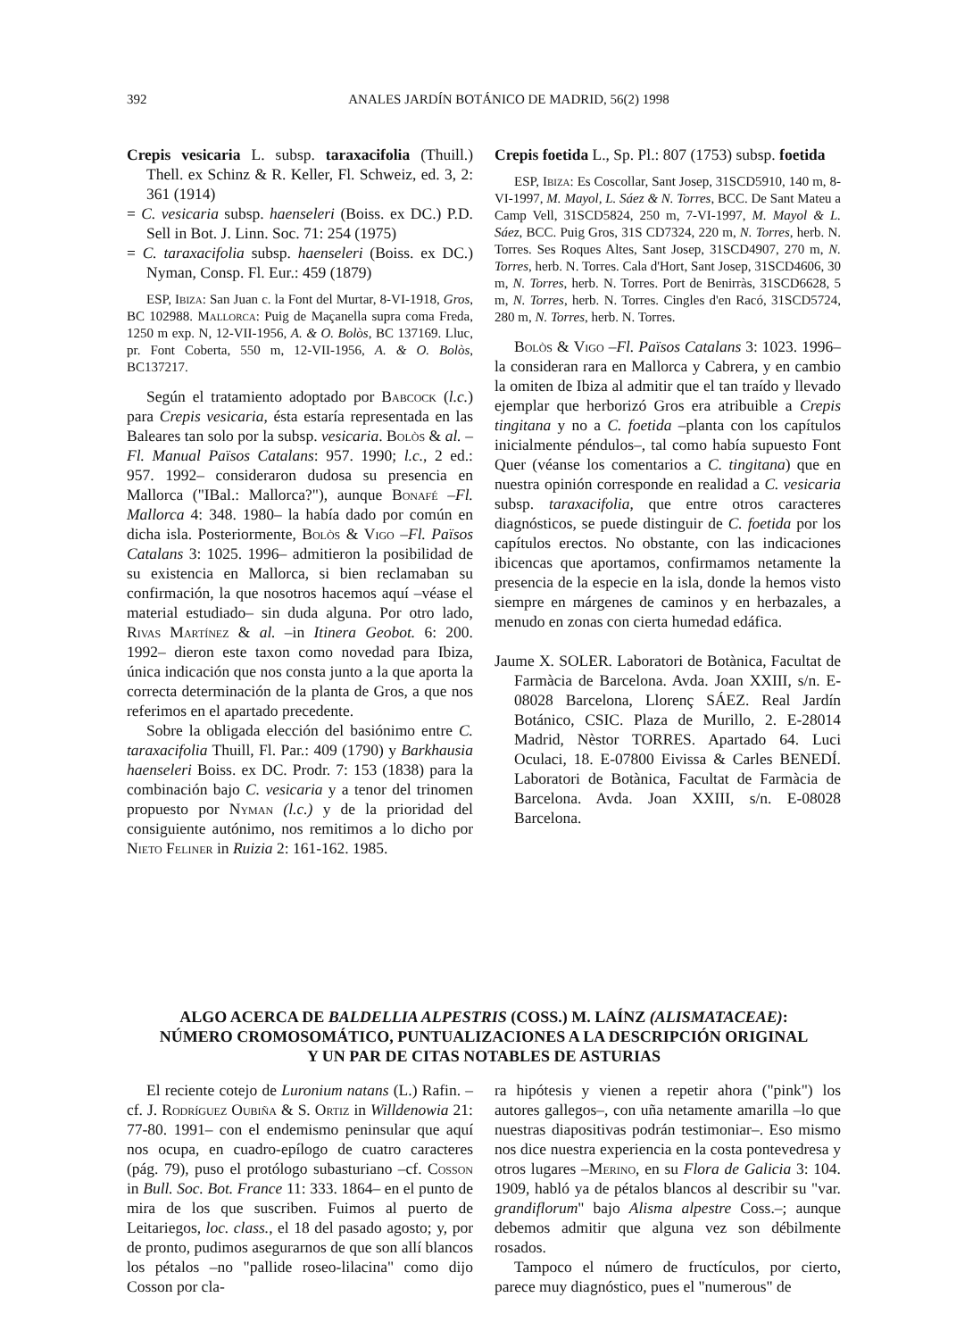392 ANALES JARDÍN BOTÁNICO DE MADRID, 56(2) 1998
Crepis vesicaria L. subsp. taraxacifolia (Thuill.) Thell. ex Schinz & R. Keller, Fl. Schweiz, ed. 3, 2: 361 (1914)
= C. vesicaria subsp. haenseleri (Boiss. ex DC.) P.D. Sell in Bot. J. Linn. Soc. 71: 254 (1975)
= C. taraxacifolia subsp. haenseleri (Boiss. ex DC.) Nyman, Consp. Fl. Eur.: 459 (1879)
ESP, Ibiza: San Juan c. la Font del Murtar, 8-VI-1918, Gros, BC 102988. Mallorca: Puig de Maçanella supra coma Freda, 1250 m exp. N, 12-VII-1956, A. & O. Bolòs, BC 137169. Lluc, pr. Font Coberta, 550 m, 12-VII-1956, A. & O. Bolòs, BC137217.
Según el tratamiento adoptado por Babcock (l.c.) para Crepis vesicaria, ésta estaría representada en las Baleares tan solo por la subsp. vesicaria. Bolòs & al. –Fl. Manual Països Catalans: 957. 1990; l.c., 2 ed.: 957. 1992– consideraron dudosa su presencia en Mallorca ("IBal.: Mallorca?"), aunque Bonafé –Fl. Mallorca 4: 348. 1980– la había dado por común en dicha isla. Posteriormente, Bolòs & Vigo –Fl. Països Catalans 3: 1025. 1996– admitieron la posibilidad de su existencia en Mallorca, si bien reclamaban su confirmación, la que nosotros hacemos aquí –véase el material estudiado– sin duda alguna. Por otro lado, Rivas Martínez & al. –in Itinera Geobot. 6: 200. 1992– dieron este taxon como novedad para Ibiza, única indicación que nos consta junto a la que aporta la correcta determinación de la planta de Gros, a que nos referimos en el apartado precedente.
Sobre la obligada elección del basiónimo entre C. taraxacifolia Thuill, Fl. Par.: 409 (1790) y Barkhausia haenseleri Boiss. ex DC. Prodr. 7: 153 (1838) para la combinación bajo C. vesicaria y a tenor del trinomen propuesto por Nyman (l.c.) y de la prioridad del consiguiente autónimo, nos remitimos a lo dicho por Nieto Feliner in Ruizia 2: 161-162. 1985.
Crepis foetida L., Sp. Pl.: 807 (1753) subsp. foetida
ESP, Ibiza: Es Coscollar, Sant Josep, 31SCD5910, 140 m, 8-VI-1997, M. Mayol, L. Sáez & N. Torres, BCC. De Sant Mateu a Camp Vell, 31SCD5824, 250 m, 7-VI-1997, M. Mayol & L. Sáez, BCC. Puig Gros, 31S CD7324, 220 m, N. Torres, herb. N. Torres. Ses Roques Altes, Sant Josep, 31SCD4907, 270 m, N. Torres, herb. N. Torres. Cala d'Hort, Sant Josep, 31SCD4606, 30 m, N. Torres, herb. N. Torres. Port de Benirràs, 31SCD6628, 5 m, N. Torres, herb. N. Torres. Cingles d'en Racó, 31SCD5724, 280 m, N. Torres, herb. N. Torres.
Bolòs & Vigo –Fl. Països Catalans 3: 1023. 1996– la consideran rara en Mallorca y Cabrera, y en cambio la omiten de Ibiza al admitir que el tan traído y llevado ejemplar que herborizó Gros era atribuible a Crepis tingitana y no a C. foetida –planta con los capítulos inicialmente péndulos–, tal como había supuesto Font Quer (véanse los comentarios a C. tingitana) que en nuestra opinión corresponde en realidad a C. vesicaria subsp. taraxacifolia, que entre otros caracteres diagnósticos, se puede distinguir de C. foetida por los capítulos erectos. No obstante, con las indicaciones ibicencas que aportamos, confirmamos netamente la presencia de la especie en la isla, donde la hemos visto siempre en márgenes de caminos y en herbazales, a menudo en zonas con cierta humedad edáfica.
Jaume X. SOLER. Laboratori de Botànica, Facultat de Farmàcia de Barcelona. Avda. Joan XXIII, s/n. E-08028 Barcelona, Llorenç SÁEZ. Real Jardín Botánico, CSIC. Plaza de Murillo, 2. E-28014 Madrid, Nèstor TORRES. Apartado 64. Luci Oculaci, 18. E-07800 Eivissa & Carles BENEDÍ. Laboratori de Botànica, Facultat de Farmàcia de Barcelona. Avda. Joan XXIII, s/n. E-08028 Barcelona.
ALGO ACERCA DE BALDELLIA ALPESTRIS (COSS.) M. LAÍNZ (ALISMATACEAE):
NÚMERO CROMOSOMÁTICO, PUNTUALIZACIONES A LA DESCRIPCIÓN ORIGINAL
Y UN PAR DE CITAS NOTABLES DE ASTURIAS
El reciente cotejo de Luronium natans (L.) Rafin. –cf. J. Rodríguez Oubiña & S. Ortiz in Willdenowia 21: 77-80. 1991– con el endemismo peninsular que aquí nos ocupa, en cuadro-epílogo de cuatro caracteres (pág. 79), puso el protólogo subasturiano –cf. Cosson in Bull. Soc. Bot. France 11: 333. 1864– en el punto de mira de los que suscriben. Fuimos al puerto de Leitariegos, loc. class., el 18 del pasado agosto; y, por de pronto, pudimos asegurarnos de que son allí blancos los pétalos –no "pallide roseo-lilacina" como dijo Cosson por cla-
ra hipótesis y vienen a repetir ahora ("pink") los autores gallegos–, con uña netamente amarilla –lo que nuestras diapositivas podrán testimoniar–. Eso mismo nos dice nuestra experiencia en la costa pontevedresa y otros lugares –Merino, en su Flora de Galicia 3: 104. 1909, habló ya de pétalos blancos al describir su "var. grandiflorum" bajo Alisma alpestre Coss.–; aunque debemos admitir que alguna vez son débilmente rosados.
Tampoco el número de fructículos, por cierto, parece muy diagnóstico, pues el "numerous" de